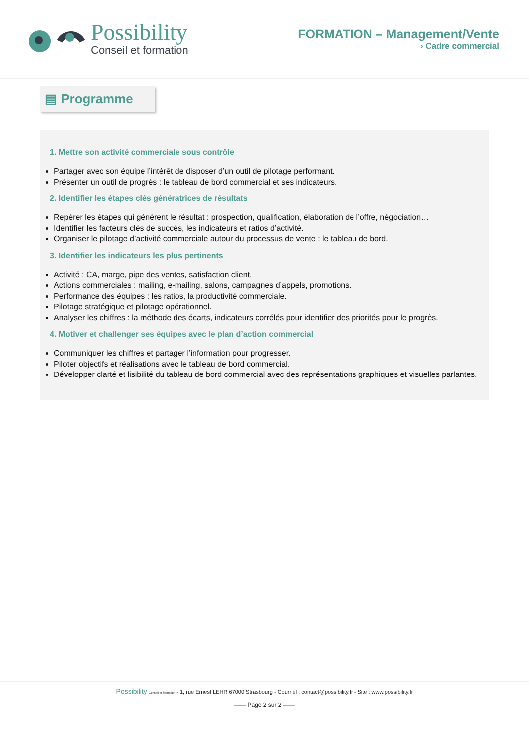Possibility
Conseil et formation
FORMATION – Management/Vente
› Cadre commercial
▤ Programme
1. Mettre son activité commerciale sous contrôle
Partager avec son équipe l’intérêt de disposer d’un outil de pilotage performant.
Présenter un outil de progrès : le tableau de bord commercial et ses indicateurs.
2. Identifier les étapes clés génératrices de résultats
Repérer les étapes qui génèrent le résultat : prospection, qualification, élaboration de l’offre, négociation…
Identifier les facteurs clés de succès, les indicateurs et ratios d’activité.
Organiser le pilotage d’activité commerciale autour du processus de vente : le tableau de bord.
3. Identifier les indicateurs les plus pertinents
Activité : CA, marge, pipe des ventes, satisfaction client.
Actions commerciales : mailing, e-mailing, salons, campagnes d’appels, promotions.
Performance des équipes : les ratios, la productivité commerciale.
Pilotage stratégique et pilotage opérationnel.
Analyser les chiffres : la méthode des écarts, indicateurs corrélés pour identifier des priorités pour le progrès.
4. Motiver et challenger ses équipes avec le plan d’action commercial
Communiquer les chiffres et partager l’information pour progresser.
Piloter objectifs et réalisations avec le tableau de bord commercial.
Développer clarté et lisibilité du tableau de bord commercial avec des représentations graphiques et visuelles parlantes.
Possibility Conseil et formation - 1, rue Ernest LEHR 67000 Strasbourg - Courriel : contact@possibility.fr - Site : www.possibility.fr
—— Page 2 sur 2 ——